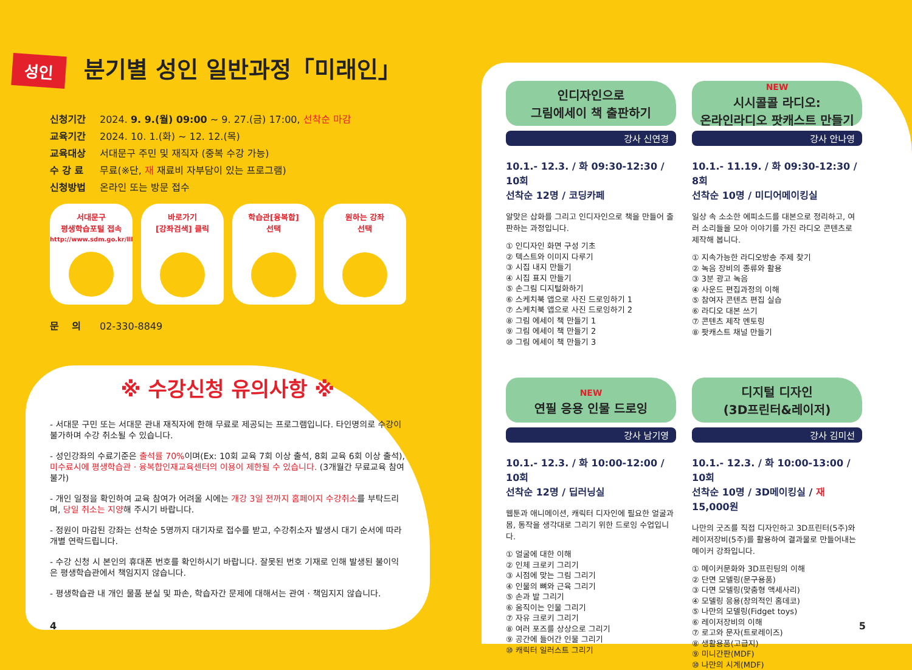성인
분기별 성인 일반과정「미래인」
신청기간 2024. 9. 9.(월) 09:00 ~ 9. 27.(금) 17:00, 선착순 마감
교육기간 2024. 10. 1.(화) ~ 12. 12.(목)
교육대상 서대문구 주민 및 재직자 (중복 수강 가능)
수 강 료 무료(※단, 재 재료비 자부담이 있는 프로그램)
신청방법 온라인 또는 방문 접수
서대문구
평생학습포털 접속
http://www.sdm.go.kr/lll
바로가기
[강좌검색] 클릭
학습관[융복합]
선택
원하는 강좌
선택
문　 의 02-330-8849
※ 수강신청 유의사항 ※
- 서대문 구민 또는 서대문 관내 재직자에 한해 무료로 제공되는 프로그램입니다. 타인명의로 수강이 불가하며 수강 취소될 수 있습니다.
- 성인강좌의 수료기준은 출석률 70% 이며(Ex: 10회 교육 7회 이상 출석, 8회 교육 6회 이상 출석), 미수료시에 평생학습관 · 융복합인재교육센터의 이용이 제한될 수 있습니다. (3개월간 무료교육 참여 불가)
- 개인 일정을 확인하여 교육 참여가 어려울 시에는 개강 3일 전까지 홈페이지 수강취소를 부탁드리며, 당일 취소는 지양해 주시기 바랍니다.
- 정원이 마감된 강좌는 선착순 5명까지 대기자로 접수를 받고, 수강취소자 발생시 대기 순서에 따라 개별 연락드립니다.
- 수강 신청 시 본인의 휴대폰 번호를 확인하시기 바랍니다. 잘못된 번호 기재로 인해 발생된 불이익은 평생학습관에서 책임지지 않습니다.
- 평생학습관 내 개인 물품 분실 및 파손, 학습자간 문제에 대해서는 관여 · 책임지지 않습니다.
4
인디자인으로
그림에세이 책 출판하기
강사 신연경
10.1.- 12.3. / 화 09:30-12:30 / 10회
선착순 12명 / 코딩카페
알맞은 삽화를 그리고 인디자인으로 책을 만들어 출판하는 과정입니다.
① 인디자인 화면 구성 기초
② 텍스트와 이미지 다루기
③ 시집 내지 만들기
④ 시집 표지 만들기
⑤ 손그림 디지털화하기
⑥ 스케치북 앱으로 사진 드로잉하기 1
⑦ 스케치북 앱으로 사진 드로잉하기 2
⑧ 그림 에세이 책 만들기 1
⑨ 그림 에세이 책 만들기 2
⑩ 그림 에세이 책 만들기 3
NEW
시시콜콜 라디오:
온라인라디오 팟캐스트 만들기
강사 안나영
10.1.- 11.19. / 화 09:30-12:30 / 8회
선착순 10명 / 미디어메이킹실
일상 속 소소한 에피소드를 대본으로 정리하고, 여러 소리들을 모아 이야기를 가진 라디오 콘텐츠로 제작해 봅니다.
① 지속가능한 라디오방송 주제 찾기
② 녹음 장비의 종류와 활용
③ 3분 광고 녹음
④ 사운드 편집과정의 이해
⑤ 참여자 콘텐츠 편집 실습
⑥ 라디오 대본 쓰기
⑦ 콘텐츠 제작 멘토링
⑧ 팟캐스트 채널 만들기
NEW
연필 응용 인물 드로잉
강사 남기영
10.1.- 12.3. / 화 10:00-12:00 / 10회
선착순 12명 / 딥러닝실
웹툰과 애니메이션, 캐릭터 디자인에 필요한 얼굴과 몸, 동작을 생각대로 그리기 위한 드로잉 수업입니다.
① 얼굴에 대한 이해
② 인체 크로키 그리기
③ 시점에 맞는 그림 그리기
④ 인물의 뼈와 근육 그리기
⑤ 손과 발 그리기
⑥ 움직이는 인물 그리기
⑦ 자유 크로키 그리기
⑧ 여러 포즈를 상상으로 그리기
⑨ 공간에 들어간 인물 그리기
⑩ 캐릭터 일러스트 그리기
디지털 디자인
(3D프린터&레이저)
강사 김미선
10.1.- 12.3. / 화 10:00-13:00 / 10회
선착순 10명 / 3D메이킹실 / 재 15,000원
나만의 굿즈를 직접 디자인하고 3D프린터(5주)와 레이저장비(5주)를 활용하여 결과물로 만들어내는 메이커 강좌입니다.
① 메이커문화와 3D프린팅의 이해
② 단면 모델링(문구용품)
③ 다면 모델링(맞춤형 액세사리)
④ 모델링 응용(창의적인 홈데코)
⑤ 나만의 모델링(Fidget toys)
⑥ 레이저장비의 이해
⑦ 로고와 문자(트로레이즈)
⑧ 생활용품(고급지)
⑨ 미니간판(MDF)
⑩ 나만의 시계(MDF)
5